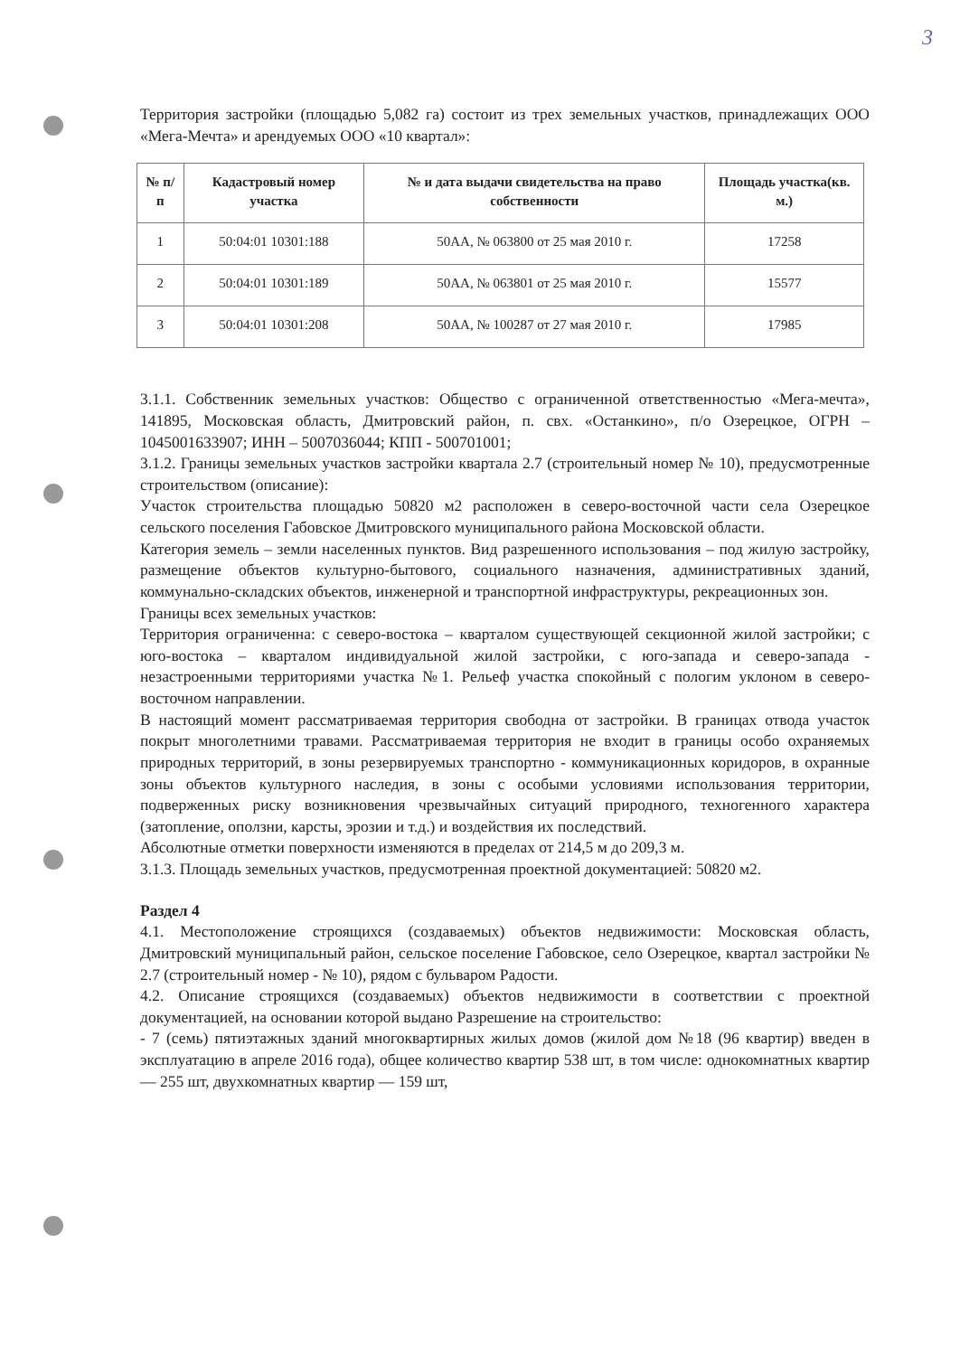3
Территория застройки (площадью 5,082 га) состоит из трех земельных участков, принадлежащих ООО «Мега-Мечта» и арендуемых ООО «10 квартал»:
| № п/п | Кадастровый номер участка | № и дата выдачи свидетельства на право собственности | Площадь участка(кв. м.) |
| --- | --- | --- | --- |
| 1 | 50:04:01 10301:188 | 50АА, № 063800 от 25 мая 2010 г. | 17258 |
| 2 | 50:04:01 10301:189 | 50АА, № 063801 от 25 мая 2010 г. | 15577 |
| 3 | 50:04:01 10301:208 | 50АА, № 100287 от 27 мая 2010 г. | 17985 |
3.1.1. Собственник земельных участков: Общество с ограниченной ответственностью «Мега-мечта», 141895, Московская область, Дмитровский район, п. свх. «Останкино», п/о Озерецкое, ОГРН – 1045001633907; ИНН – 5007036044; КПП - 500701001;
3.1.2. Границы земельных участков застройки квартала 2.7 (строительный номер № 10), предусмотренные строительством (описание):
Участок строительства площадью 50820 м2 расположен в северо-восточной части села Озерецкое сельского поселения Габовское Дмитровского муниципального района Московской области.
Категория земель – земли населенных пунктов. Вид разрешенного использования – под жилую застройку, размещение объектов культурно-бытового, социального назначения, административных зданий, коммунально-складских объектов, инженерной и транспортной инфраструктуры, рекреационных зон.
Границы всех земельных участков:
Территория ограниченна: с северо-востока – кварталом существующей секционной жилой застройки; с юго-востока – кварталом индивидуальной жилой застройки, с юго-запада и северо-запада - незастроенными территориями участка №1. Рельеф участка спокойный с пологим уклоном в северо-восточном направлении.
В настоящий момент рассматриваемая территория свободна от застройки. В границах отвода участок покрыт многолетними травами. Рассматриваемая территория не входит в границы особо охраняемых природных территорий, в зоны резервируемых транспортно - коммуникационных коридоров, в охранные зоны объектов культурного наследия, в зоны с особыми условиями использования территории, подверженных риску возникновения чрезвычайных ситуаций природного, техногенного характера (затопление, оползни, карсты, эрозии и т.д.) и воздействия их последствий.
Абсолютные отметки поверхности изменяются в пределах от 214,5 м до 209,3 м.
3.1.3. Площадь земельных участков, предусмотренная проектной документацией: 50820 м2.
Раздел 4
4.1. Местоположение строящихся (создаваемых) объектов недвижимости: Московская область, Дмитровский муниципальный район, сельское поселение Габовское, село Озерецкое, квартал застройки № 2.7 (строительный номер - № 10), рядом с бульваром Радости.
4.2. Описание строящихся (создаваемых) объектов недвижимости в соответствии с проектной документацией, на основании которой выдано Разрешение на строительство:
- 7 (семь) пятиэтажных зданий многоквартирных жилых домов (жилой дом №18 (96 квартир) введен в эксплуатацию в апреле 2016 года), общее количество квартир 538 шт, в том числе: однокомнатных квартир — 255 шт, двухкомнатных квартир — 159 шт,